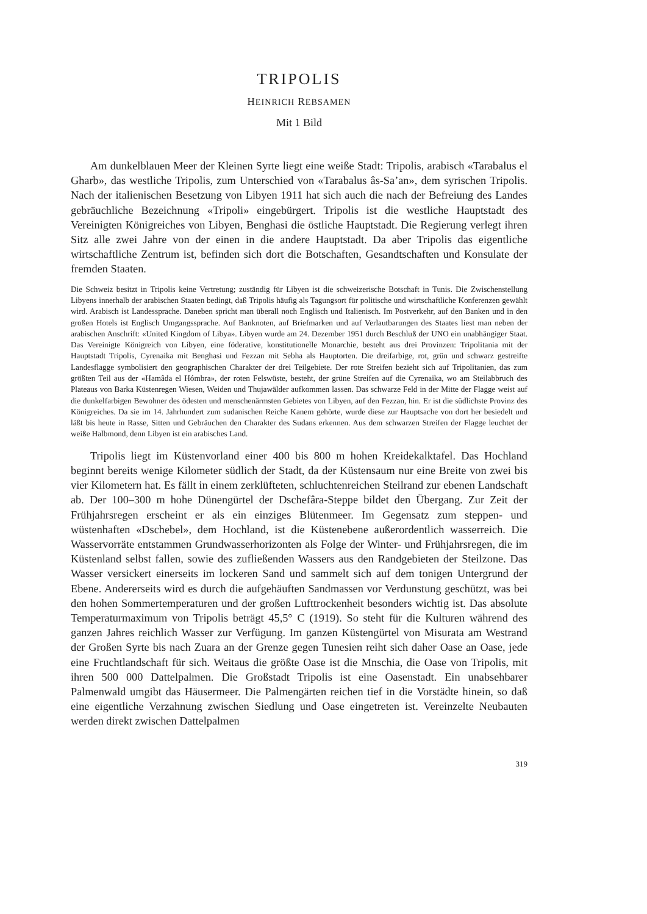TRIPOLIS
HEINRICH REBSAMEN
Mit 1 Bild
Am dunkelblauen Meer der Kleinen Syrte liegt eine weiße Stadt: Tripolis, arabisch «Tarabalus el Gharb», das westliche Tripolis, zum Unterschied von «Tarabalus âs-Sa’an», dem syrischen Tripolis. Nach der italienischen Besetzung von Libyen 1911 hat sich auch die nach der Befreiung des Landes gebräuchliche Bezeichnung «Tripoli» eingebürgert. Tripolis ist die westliche Hauptstadt des Vereinigten Königreiches von Libyen, Benghasi die östliche Hauptstadt. Die Regierung verlegt ihren Sitz alle zwei Jahre von der einen in die andere Hauptstadt. Da aber Tripolis das eigentliche wirtschaftliche Zentrum ist, befinden sich dort die Botschaften, Gesandtschaften und Konsulate der fremden Staaten.
Die Schweiz besitzt in Tripolis keine Vertretung; zuständig für Libyen ist die schweizerische Botschaft in Tunis. Die Zwischenstellung Libyens innerhalb der arabischen Staaten bedingt, daß Tripolis häufig als Tagungsort für politische und wirtschaftliche Konferenzen gewählt wird. Arabisch ist Landessprache. Daneben spricht man überall noch Englisch und Italienisch. Im Postverkehr, auf den Banken und in den großen Hotels ist Englisch Umgangssprache. Auf Banknoten, auf Briefmarken und auf Verlautbarungen des Staates liest man neben der arabischen Anschrift: «United Kingdom of Libya». Libyen wurde am 24. Dezember 1951 durch Beschluß der UNO ein unabhängiger Staat. Das Vereinigte Königreich von Libyen, eine föderative, konstitutionelle Monarchie, besteht aus drei Provinzen: Tripolitania mit der Hauptstadt Tripolis, Cyrenaika mit Benghasi und Fezzan mit Sebha als Hauptorten. Die dreifarbige, rot, grün und schwarz gestreifte Landesflagge symbolisiert den geographischen Charakter der drei Teilgebiete. Der rote Streifen bezieht sich auf Tripolitanien, das zum größten Teil aus der «Hamâda el Hómbra», der roten Felswüste, besteht, der grüne Streifen auf die Cyrenaika, wo am Steilabbruch des Plateaus von Barka Küstenregen Wiesen, Weiden und Thujawälder aufkommen lassen. Das schwarze Feld in der Mitte der Flagge weist auf die dunkelfarbigen Bewohner des ödesten und menschenärmsten Gebietes von Libyen, auf den Fezzan, hin. Er ist die südlichste Provinz des Königreiches. Da sie im 14. Jahrhundert zum sudanischen Reiche Kanem gehörte, wurde diese zur Hauptsache von dort her besiedelt und läßt bis heute in Rasse, Sitten und Gebräuchen den Charakter des Sudans erkennen. Aus dem schwarzen Streifen der Flagge leuchtet der weiße Halbmond, denn Libyen ist ein arabisches Land.
Tripolis liegt im Küstenvorland einer 400 bis 800 m hohen Kreidekalktafel. Das Hochland beginnt bereits wenige Kilometer südlich der Stadt, da der Küstensaum nur eine Breite von zwei bis vier Kilometern hat. Es fällt in einem zerklüfteten, schluchtenreichen Steilrand zur ebenen Landschaft ab. Der 100–300 m hohe Dünengürtel der Dschefâra-Steppe bildet den Übergang. Zur Zeit der Frühjahrsregen erscheint er als ein einziges Blütenmeer. Im Gegensatz zum steppen- und wüstenhaften «Dschebel», dem Hochland, ist die Küstenebene außerordentlich wasserreich. Die Wasservorräte entstammen Grundwasserhorizonten als Folge der Winter- und Frühjahrsregen, die im Küstenland selbst fallen, sowie des zufließenden Wassers aus den Randgebieten der Steilzone. Das Wasser versickert einerseits im lockeren Sand und sammelt sich auf dem tonigen Untergrund der Ebene. Andererseits wird es durch die aufgehäuften Sandmassen vor Verdunstung geschützt, was bei den hohen Sommertemperaturen und der großen Lufttrockenheit besonders wichtig ist. Das absolute Temperaturmaximum von Tripolis beträgt 45,5° C (1919). So steht für die Kulturen während des ganzen Jahres reichlich Wasser zur Verfügung. Im ganzen Küstengürtel von Misurata am Westrand der Großen Syrte bis nach Zuara an der Grenze gegen Tunesien reiht sich daher Oase an Oase, jede eine Fruchtlandschaft für sich. Weitaus die größte Oase ist die Mnschia, die Oase von Tripolis, mit ihren 500 000 Dattelpalmen. Die Großstadt Tripolis ist eine Oasenstadt. Ein unabsehbarer Palmenwald umgibt das Häusermeer. Die Palmengärten reichen tief in die Vorstädte hinein, so daß eine eigentliche Verzahnung zwischen Siedlung und Oase eingetreten ist. Vereinzelte Neubauten werden direkt zwischen Dattelpalmen
319